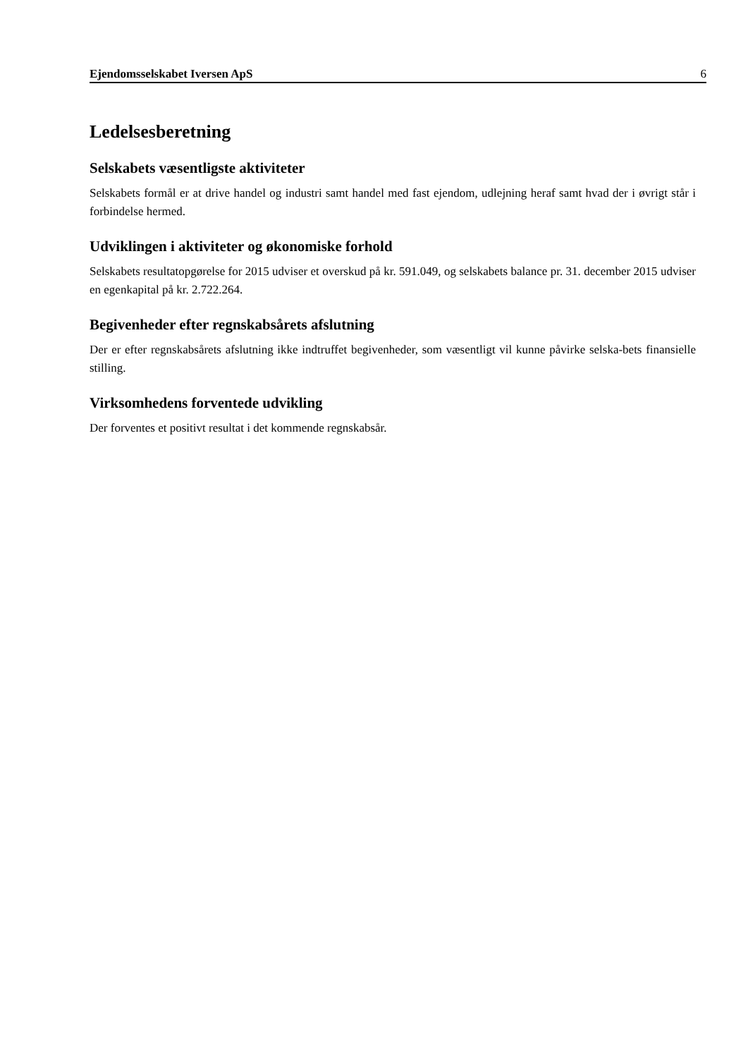Ejendomsselskabet Iversen ApS 6
Ledelsesberetning
Selskabets væsentligste aktiviteter
Selskabets formål er at drive handel og industri samt handel med fast ejendom, udlejning heraf samt hvad der i øvrigt står i forbindelse hermed.
Udviklingen i aktiviteter og økonomiske forhold
Selskabets resultatopgørelse for 2015 udviser et overskud på kr. 591.049, og selskabets balance pr. 31. december 2015 udviser en egenkapital på kr. 2.722.264.
Begivenheder efter regnskabsårets afslutning
Der er efter regnskabsårets afslutning ikke indtruffet begivenheder, som væsentligt vil kunne påvirke selska-bets finansielle stilling.
Virksomhedens forventede udvikling
Der forventes et positivt resultat i det kommende regnskabsår.